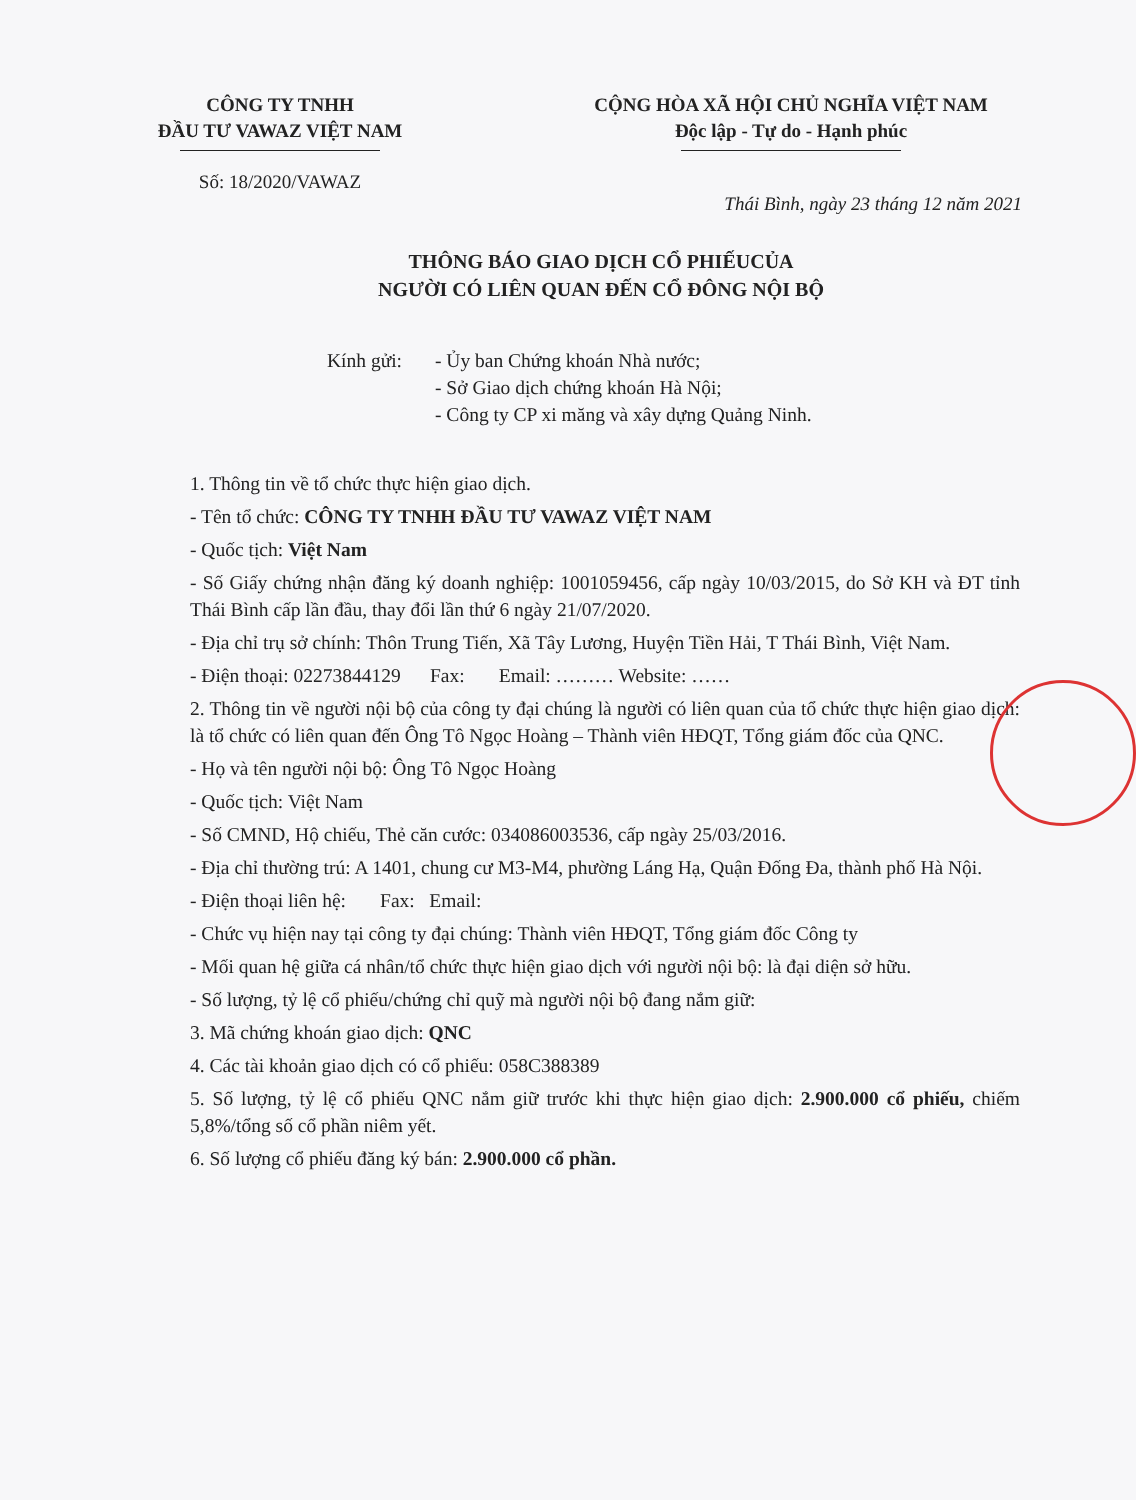CÔNG TY TNHH
ĐẦU TƯ VAWAZ VIỆT NAM
Số: 18/2020/VAWAZ
CỘNG HÒA XÃ HỘI CHỦ NGHĨA VIỆT NAM
Độc lập - Tự do - Hạnh phúc
Thái Bình, ngày 23 tháng 12 năm 2021
THÔNG BÁO GIAO DỊCH CỔ PHIẾUCỦA
NGƯỜI CÓ LIÊN QUAN ĐẾN CỔ ĐÔNG NỘI BỘ
Kính gửi: - Ủy ban Chứng khoán Nhà nước;
- Sở Giao dịch chứng khoán Hà Nội;
- Công ty CP xi măng và xây dựng Quảng Ninh.
1. Thông tin về tổ chức thực hiện giao dịch.
- Tên tổ chức: CÔNG TY TNHH ĐẦU TƯ VAWAZ VIỆT NAM
- Quốc tịch: Việt Nam
- Số Giấy chứng nhận đăng ký doanh nghiệp: 1001059456, cấp ngày 10/03/2015, do Sở KH và ĐT tỉnh Thái Bình cấp lần đầu, thay đổi lần thứ 6 ngày 21/07/2020.
- Địa chỉ trụ sở chính: Thôn Trung Tiến, Xã Tây Lương, Huyện Tiền Hải, T Thái Bình, Việt Nam.
- Điện thoại: 02273844129 Fax: Email: ……… Website: ……
2. Thông tin về người nội bộ của công ty đại chúng là người có liên quan của tổ chức thực hiện giao dịch: là tổ chức có liên quan đến Ông Tô Ngọc Hoàng – Thành viên HĐQT, Tổng giám đốc của QNC.
- Họ và tên người nội bộ: Ông Tô Ngọc Hoàng
- Quốc tịch: Việt Nam
- Số CMND, Hộ chiếu, Thẻ căn cước: 034086003536, cấp ngày 25/03/2016.
- Địa chỉ thường trú: A 1401, chung cư M3-M4, phường Láng Hạ, Quận Đống Đa, thành phố Hà Nội.
- Điện thoại liên hệ: Fax: Email:
- Chức vụ hiện nay tại công ty đại chúng: Thành viên HĐQT, Tổng giám đốc Công ty
- Mối quan hệ giữa cá nhân/tổ chức thực hiện giao dịch với người nội bộ: là đại diện sở hữu.
- Số lượng, tỷ lệ cổ phiếu/chứng chỉ quỹ mà người nội bộ đang nắm giữ:
3. Mã chứng khoán giao dịch: QNC
4. Các tài khoản giao dịch có cổ phiếu: 058C388389
5. Số lượng, tỷ lệ cổ phiếu QNC nắm giữ trước khi thực hiện giao dịch: 2.900.000 cổ phiếu, chiếm 5,8%/tổng số cổ phần niêm yết.
6. Số lượng cổ phiếu đăng ký bán: 2.900.000 cổ phần.